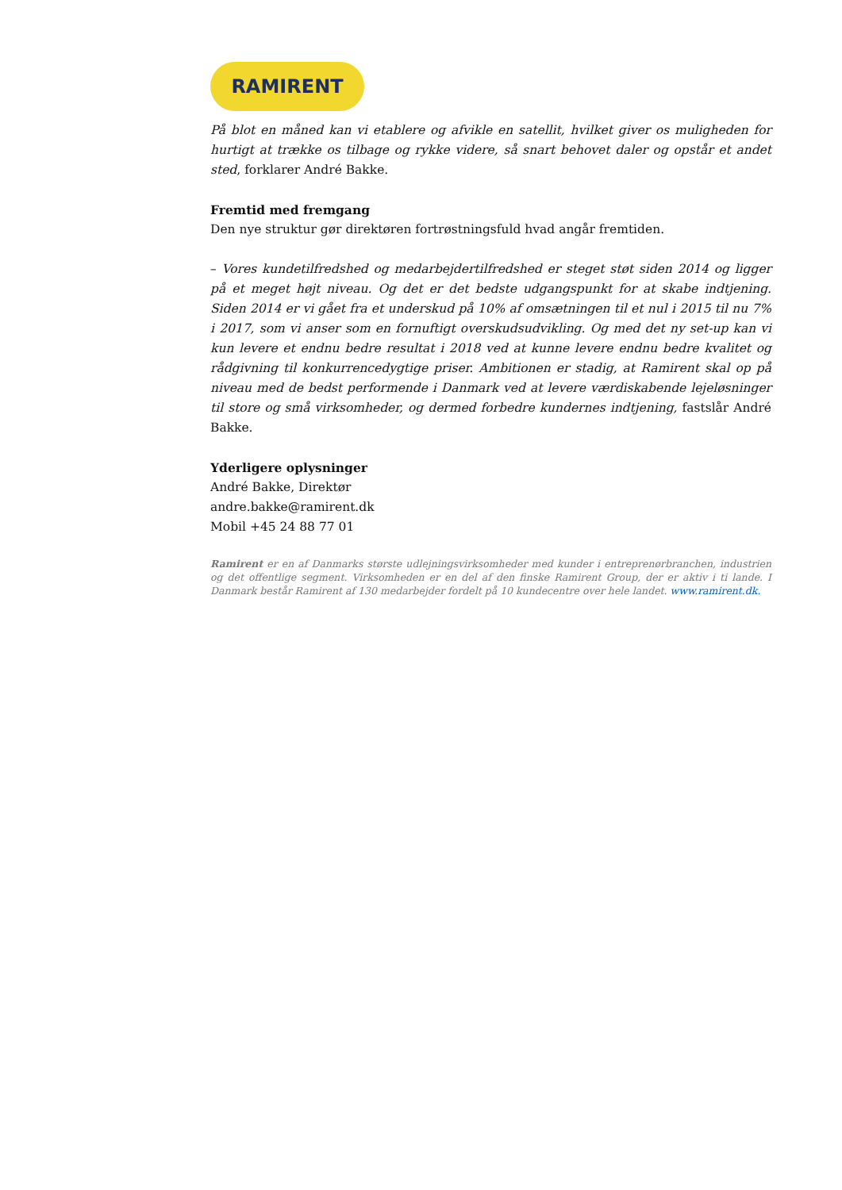RAMIRENT
På blot en måned kan vi etablere og afvikle en satellit, hvilket giver os muligheden for hurtigt at trække os tilbage og rykke videre, så snart behovet daler og opstår et andet sted, forklarer André Bakke.
Fremtid med fremgang
Den nye struktur gør direktøren fortrøstningsfuld hvad angår fremtiden.
– Vores kundetilfredshed og medarbejdertilfredshed er steget støt siden 2014 og ligger på et meget højt niveau. Og det er det bedste udgangspunkt for at skabe indtjening. Siden 2014 er vi gået fra et underskud på 10% af omsætningen til et nul i 2015 til nu 7% i 2017, som vi anser som en fornuftigt overskudsudvikling. Og med det ny set-up kan vi kun levere et endnu bedre resultat i 2018 ved at kunne levere endnu bedre kvalitet og rådgivning til konkurrencedygtige priser. Ambitionen er stadig, at Ramirent skal op på niveau med de bedst performende i Danmark ved at levere værdiskabende lejeløsninger til store og små virksomheder, og dermed forbedre kundernes indtjening, fastslår André Bakke.
Yderligere oplysninger
André Bakke, Direktør
andre.bakke@ramirent.dk
Mobil +45 24 88 77 01
Ramirent er en af Danmarks største udlejningsvirksomheder med kunder i entreprenørbranchen, industrien og det offentlige segment. Virksomheden er en del af den finske Ramirent Group, der er aktiv i ti lande. I Danmark består Ramirent af 130 medarbejder fordelt på 10 kundecentre over hele landet. www.ramirent.dk.